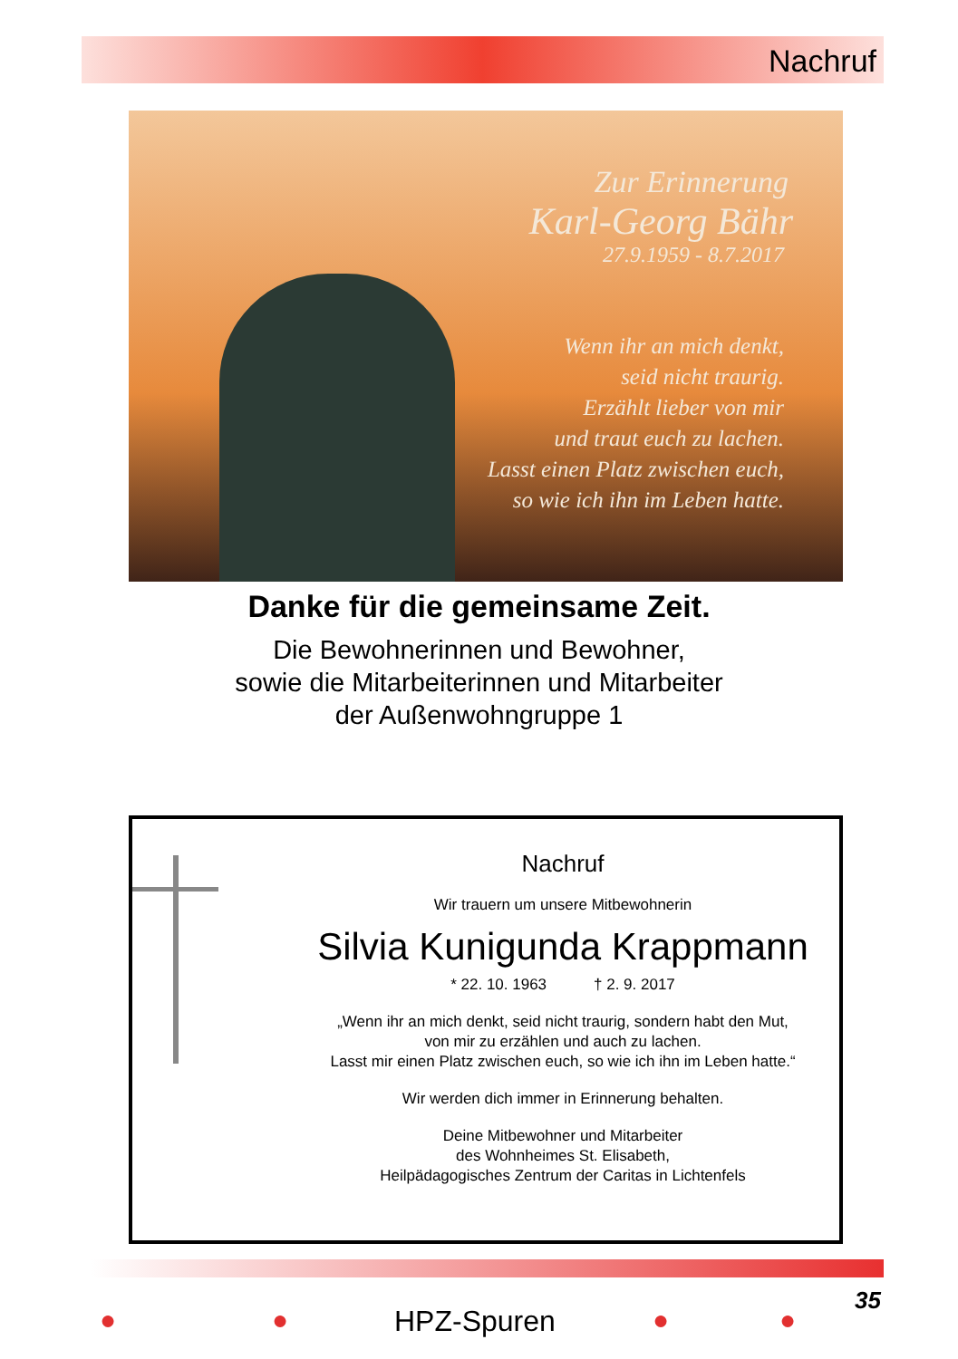Nachruf
Zur Erinnerung
Karl-Georg Bähr
27.9.1959 - 8.7.2017
Wenn ihr an mich denkt,
seid nicht traurig.
Erzählt lieber von mir
und traut euch zu lachen.
Lasst einen Platz zwischen euch,
so wie ich ihn im Leben hatte.
Danke für die gemeinsame Zeit.
Die Bewohnerinnen und Bewohner,
sowie die Mitarbeiterinnen und Mitarbeiter
der Außenwohngruppe 1
Nachruf
Wir trauern um unsere Mitbewohnerin
Silvia Kunigunda Krappmann
* 22. 10. 1963 † 2. 9. 2017
„Wenn ihr an mich denkt, seid nicht traurig, sondern habt den Mut,
von mir zu erzählen und auch zu lachen.
Lasst mir einen Platz zwischen euch, so wie ich ihn im Leben hatte.“
Wir werden dich immer in Erinnerung behalten.
Deine Mitbewohner und Mitarbeiter
des Wohnheimes St. Elisabeth,
Heilpädagogisches Zentrum der Caritas in Lichtenfels
35
● ● HPZ-Spuren ● ●